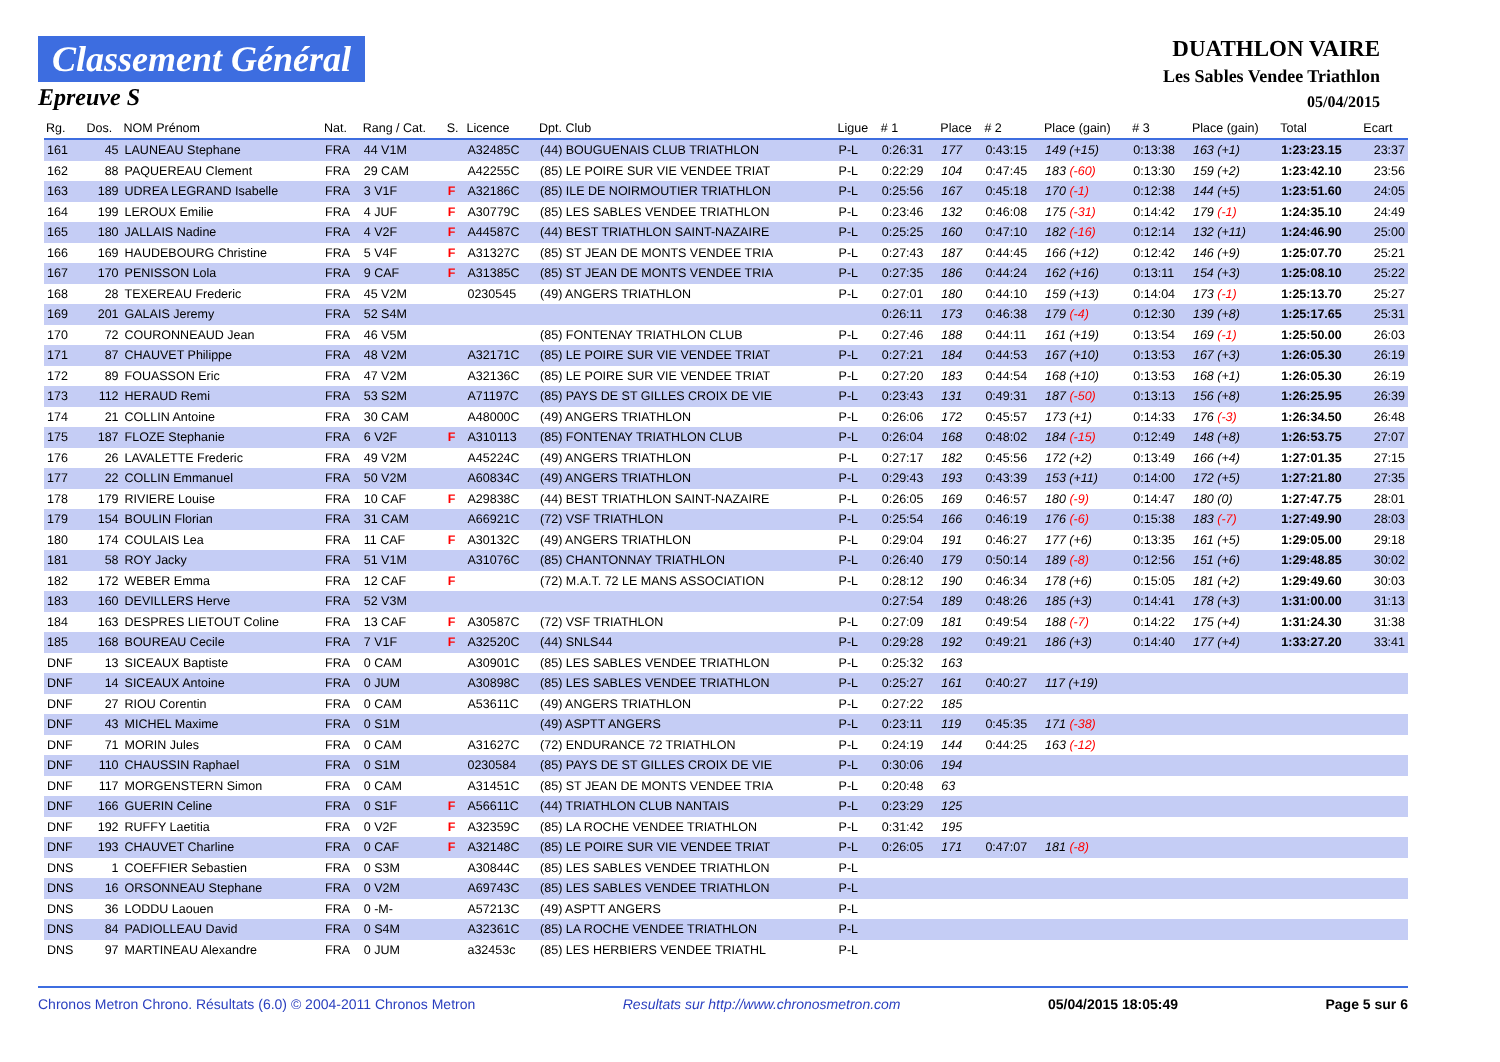Classement Général
Epreuve S
DUATHLON VAIRE
Les Sables Vendee Triathlon
05/04/2015
| Rg. | Dos. | NOM Prénom | Nat. | Rang / Cat. | S. | Licence | Dpt. Club | Ligue | # 1 | Place | # 2 | Place (gain) | # 3 | Place (gain) | Total | Ecart |
| --- | --- | --- | --- | --- | --- | --- | --- | --- | --- | --- | --- | --- | --- | --- | --- | --- |
| 161 | 45 | LAUNEAU Stephane | FRA | 44 V1M | | A32485C | (44) BOUGUENAIS CLUB TRIATHLON | P-L | 0:26:31 | 177 | 0:43:15 | 149 (+15) | 0:13:38 | 163 (+1) | 1:23:23.15 | 23:37 |
| 162 | 88 | PAQUEREAU Clement | FRA | 29 CAM | | A42255C | (85) LE POIRE SUR VIE VENDEE TRIAT | P-L | 0:22:29 | 104 | 0:47:45 | 183 (-60) | 0:13:30 | 159 (+2) | 1:23:42.10 | 23:56 |
| 163 | 189 | UDREA LEGRAND Isabelle | FRA | 3 V1F | F | A32186C | (85) ILE DE NOIRMOUTIER TRIATHLON | P-L | 0:25:56 | 167 | 0:45:18 | 170 (-1) | 0:12:38 | 144 (+5) | 1:23:51.60 | 24:05 |
| 164 | 199 | LEROUX Emilie | FRA | 4 JUF | F | A30779C | (85) LES SABLES VENDEE TRIATHLON | P-L | 0:23:46 | 132 | 0:46:08 | 175 (-31) | 0:14:42 | 179 (-1) | 1:24:35.10 | 24:49 |
| 165 | 180 | JALLAIS Nadine | FRA | 4 V2F | F | A44587C | (44) BEST TRIATHLON SAINT-NAZAIRE | P-L | 0:25:25 | 160 | 0:47:10 | 182 (-16) | 0:12:14 | 132 (+11) | 1:24:46.90 | 25:00 |
| 166 | 169 | HAUDEBOURG Christine | FRA | 5 V4F | F | A31327C | (85) ST JEAN DE MONTS VENDEE TRIA | P-L | 0:27:43 | 187 | 0:44:45 | 166 (+12) | 0:12:42 | 146 (+9) | 1:25:07.70 | 25:21 |
| 167 | 170 | PENISSON Lola | FRA | 9 CAF | F | A31385C | (85) ST JEAN DE MONTS VENDEE TRIA | P-L | 0:27:35 | 186 | 0:44:24 | 162 (+16) | 0:13:11 | 154 (+3) | 1:25:08.10 | 25:22 |
| 168 | 28 | TEXEREAU Frederic | FRA | 45 V2M | | 0230545 | (49) ANGERS TRIATHLON | P-L | 0:27:01 | 180 | 0:44:10 | 159 (+13) | 0:14:04 | 173 (-1) | 1:25:13.70 | 25:27 |
| 169 | 201 | GALAIS Jeremy | FRA | 52 S4M | | | | | 0:26:11 | 173 | 0:46:38 | 179 (-4) | 0:12:30 | 139 (+8) | 1:25:17.65 | 25:31 |
| 170 | 72 | COURONNEAUD Jean | FRA | 46 V5M | | | (85) FONTENAY TRIATHLON CLUB | P-L | 0:27:46 | 188 | 0:44:11 | 161 (+19) | 0:13:54 | 169 (-1) | 1:25:50.00 | 26:03 |
| 171 | 87 | CHAUVET Philippe | FRA | 48 V2M | | A32171C | (85) LE POIRE SUR VIE VENDEE TRIAT | P-L | 0:27:21 | 184 | 0:44:53 | 167 (+10) | 0:13:53 | 167 (+3) | 1:26:05.30 | 26:19 |
| 172 | 89 | FOUASSON Eric | FRA | 47 V2M | | A32136C | (85) LE POIRE SUR VIE VENDEE TRIAT | P-L | 0:27:20 | 183 | 0:44:54 | 168 (+10) | 0:13:53 | 168 (+1) | 1:26:05.30 | 26:19 |
| 173 | 112 | HERAUD Remi | FRA | 53 S2M | | A71197C | (85) PAYS DE ST GILLES CROIX DE VIE | P-L | 0:23:43 | 131 | 0:49:31 | 187 (-50) | 0:13:13 | 156 (+8) | 1:26:25.95 | 26:39 |
| 174 | 21 | COLLIN Antoine | FRA | 30 CAM | | A48000C | (49) ANGERS TRIATHLON | P-L | 0:26:06 | 172 | 0:45:57 | 173 (+1) | 0:14:33 | 176 (-3) | 1:26:34.50 | 26:48 |
| 175 | 187 | FLOZE Stephanie | FRA | 6 V2F | F | A310113 | (85) FONTENAY TRIATHLON CLUB | P-L | 0:26:04 | 168 | 0:48:02 | 184 (-15) | 0:12:49 | 148 (+8) | 1:26:53.75 | 27:07 |
| 176 | 26 | LAVALETTE Frederic | FRA | 49 V2M | | A45224C | (49) ANGERS TRIATHLON | P-L | 0:27:17 | 182 | 0:45:56 | 172 (+2) | 0:13:49 | 166 (+4) | 1:27:01.35 | 27:15 |
| 177 | 22 | COLLIN Emmanuel | FRA | 50 V2M | | A60834C | (49) ANGERS TRIATHLON | P-L | 0:29:43 | 193 | 0:43:39 | 153 (+11) | 0:14:00 | 172 (+5) | 1:27:21.80 | 27:35 |
| 178 | 179 | RIVIERE Louise | FRA | 10 CAF | F | A29838C | (44) BEST TRIATHLON SAINT-NAZAIRE | P-L | 0:26:05 | 169 | 0:46:57 | 180 (-9) | 0:14:47 | 180 (0) | 1:27:47.75 | 28:01 |
| 179 | 154 | BOULIN Florian | FRA | 31 CAM | | A66921C | (72) VSF TRIATHLON | P-L | 0:25:54 | 166 | 0:46:19 | 176 (-6) | 0:15:38 | 183 (-7) | 1:27:49.90 | 28:03 |
| 180 | 174 | COULAIS Lea | FRA | 11 CAF | F | A30132C | (49) ANGERS TRIATHLON | P-L | 0:29:04 | 191 | 0:46:27 | 177 (+6) | 0:13:35 | 161 (+5) | 1:29:05.00 | 29:18 |
| 181 | 58 | ROY Jacky | FRA | 51 V1M | | A31076C | (85) CHANTONNAY TRIATHLON | P-L | 0:26:40 | 179 | 0:50:14 | 189 (-8) | 0:12:56 | 151 (+6) | 1:29:48.85 | 30:02 |
| 182 | 172 | WEBER Emma | FRA | 12 CAF | F | | (72) M.A.T. 72 LE MANS ASSOCIATION | P-L | 0:28:12 | 190 | 0:46:34 | 178 (+6) | 0:15:05 | 181 (+2) | 1:29:49.60 | 30:03 |
| 183 | 160 | DEVILLERS Herve | FRA | 52 V3M | | | | | 0:27:54 | 189 | 0:48:26 | 185 (+3) | 0:14:41 | 178 (+3) | 1:31:00.00 | 31:13 |
| 184 | 163 | DESPRES LIETOUT Coline | FRA | 13 CAF | F | A30587C | (72) VSF TRIATHLON | P-L | 0:27:09 | 181 | 0:49:54 | 188 (-7) | 0:14:22 | 175 (+4) | 1:31:24.30 | 31:38 |
| 185 | 168 | BOUREAU Cecile | FRA | 7 V1F | F | A32520C | (44) SNLS44 | P-L | 0:29:28 | 192 | 0:49:21 | 186 (+3) | 0:14:40 | 177 (+4) | 1:33:27.20 | 33:41 |
| DNF | 13 | SICEAUX Baptiste | FRA | 0 CAM | | A30901C | (85) LES SABLES VENDEE TRIATHLON | P-L | 0:25:32 | 163 | | | | | | |
| DNF | 14 | SICEAUX Antoine | FRA | 0 JUM | | A30898C | (85) LES SABLES VENDEE TRIATHLON | P-L | 0:25:27 | 161 | 0:40:27 | 117 (+19) | | | | |
| DNF | 27 | RIOU Corentin | FRA | 0 CAM | | A53611C | (49) ANGERS TRIATHLON | P-L | 0:27:22 | 185 | | | | | | |
| DNF | 43 | MICHEL Maxime | FRA | 0 S1M | | | (49) ASPTT ANGERS | P-L | 0:23:11 | 119 | 0:45:35 | 171 (-38) | | | | |
| DNF | 71 | MORIN Jules | FRA | 0 CAM | | A31627C | (72) ENDURANCE 72 TRIATHLON | P-L | 0:24:19 | 144 | 0:44:25 | 163 (-12) | | | | |
| DNF | 110 | CHAUSSIN Raphael | FRA | 0 S1M | | 0230584 | (85) PAYS DE ST GILLES CROIX DE VIE | P-L | 0:30:06 | 194 | | | | | | |
| DNF | 117 | MORGENSTERN Simon | FRA | 0 CAM | | A31451C | (85) ST JEAN DE MONTS VENDEE TRIA | P-L | 0:20:48 | 63 | | | | | | |
| DNF | 166 | GUERIN Celine | FRA | 0 S1F | F | A56611C | (44) TRIATHLON CLUB NANTAIS | P-L | 0:23:29 | 125 | | | | | | |
| DNF | 192 | RUFFY Laetitia | FRA | 0 V2F | F | A32359C | (85) LA ROCHE VENDEE TRIATHLON | P-L | 0:31:42 | 195 | | | | | | |
| DNF | 193 | CHAUVET Charline | FRA | 0 CAF | F | A32148C | (85) LE POIRE SUR VIE VENDEE TRIAT | P-L | 0:26:05 | 171 | 0:47:07 | 181 (-8) | | | | |
| DNS | 1 | COEFFIER Sebastien | FRA | 0 S3M | | A30844C | (85) LES SABLES VENDEE TRIATHLON | P-L | | | | | | | | |
| DNS | 16 | ORSONNEAU Stephane | FRA | 0 V2M | | A69743C | (85) LES SABLES VENDEE TRIATHLON | P-L | | | | | | | | |
| DNS | 36 | LODDU Laouen | FRA | 0 -M- | | A57213C | (49) ASPTT ANGERS | P-L | | | | | | | | |
| DNS | 84 | PADIOLLEAU David | FRA | 0 S4M | | A32361C | (85) LA ROCHE VENDEE TRIATHLON | P-L | | | | | | | | |
| DNS | 97 | MARTINEAU Alexandre | FRA | 0 JUM | | a32453c | (85) LES HERBIERS VENDEE TRIATHL | P-L | | | | | | | | |
Chronos Metron Chrono. Résultats (6.0) © 2004-2011 Chronos Metron Resultats sur http://www.chronosmetron.com 05/04/2015 18:05:49 Page 5 sur 6